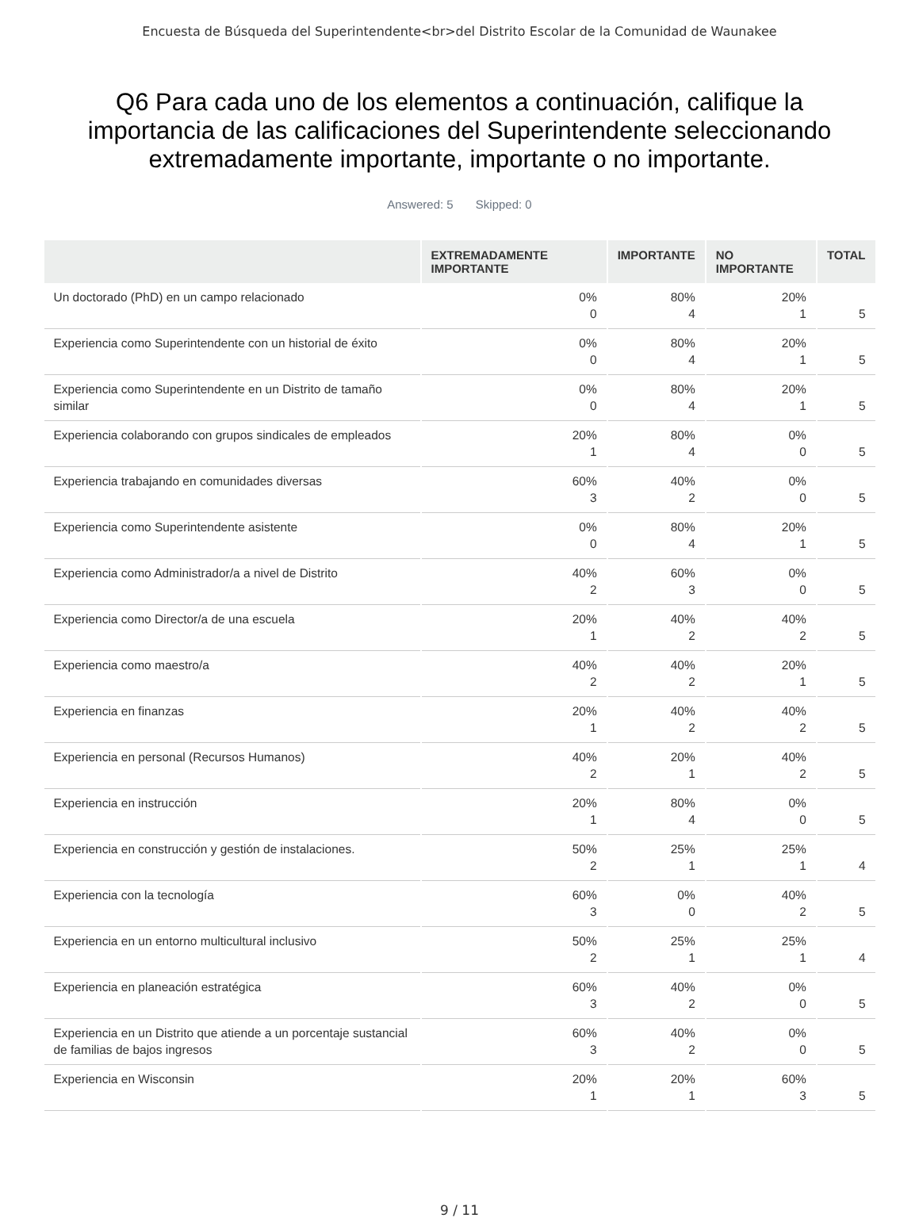Encuesta de Búsqueda del Superintendente<br>del Distrito Escolar de la Comunidad de Waunakee
Q6 Para cada uno de los elementos a continuación, califique la importancia de las calificaciones del Superintendente seleccionando extremadamente importante, importante o no importante.
Answered: 5 Skipped: 0
| | EXTREMADAMENTE IMPORTANTE | IMPORTANTE | NO IMPORTANTE | TOTAL |
| --- | --- | --- | --- | --- |
| Un doctorado (PhD) en un campo relacionado | 0% 0 | 80% 4 | 20% 1 | 5 |
| Experiencia como Superintendente con un historial de éxito | 0% 0 | 80% 4 | 20% 1 | 5 |
| Experiencia como Superintendente en un Distrito de tamaño similar | 0% 0 | 80% 4 | 20% 1 | 5 |
| Experiencia colaborando con grupos sindicales de empleados | 20% 1 | 80% 4 | 0% 0 | 5 |
| Experiencia trabajando en comunidades diversas | 60% 3 | 40% 2 | 0% 0 | 5 |
| Experiencia como Superintendente asistente | 0% 0 | 80% 4 | 20% 1 | 5 |
| Experiencia como Administrador/a a nivel de Distrito | 40% 2 | 60% 3 | 0% 0 | 5 |
| Experiencia como Director/a de una escuela | 20% 1 | 40% 2 | 40% 2 | 5 |
| Experiencia como maestro/a | 40% 2 | 40% 2 | 20% 1 | 5 |
| Experiencia en finanzas | 20% 1 | 40% 2 | 40% 2 | 5 |
| Experiencia en personal (Recursos Humanos) | 40% 2 | 20% 1 | 40% 2 | 5 |
| Experiencia en instrucción | 20% 1 | 80% 4 | 0% 0 | 5 |
| Experiencia en construcción y gestión de instalaciones. | 50% 2 | 25% 1 | 25% 1 | 4 |
| Experiencia con la tecnología | 60% 3 | 0% 0 | 40% 2 | 5 |
| Experiencia en un entorno multicultural inclusivo | 50% 2 | 25% 1 | 25% 1 | 4 |
| Experiencia en planeación estratégica | 60% 3 | 40% 2 | 0% 0 | 5 |
| Experiencia en un Distrito que atiende a un porcentaje sustancial de familias de bajos ingresos | 60% 3 | 40% 2 | 0% 0 | 5 |
| Experiencia en Wisconsin | 20% 1 | 20% 1 | 60% 3 | 5 |
9 / 11